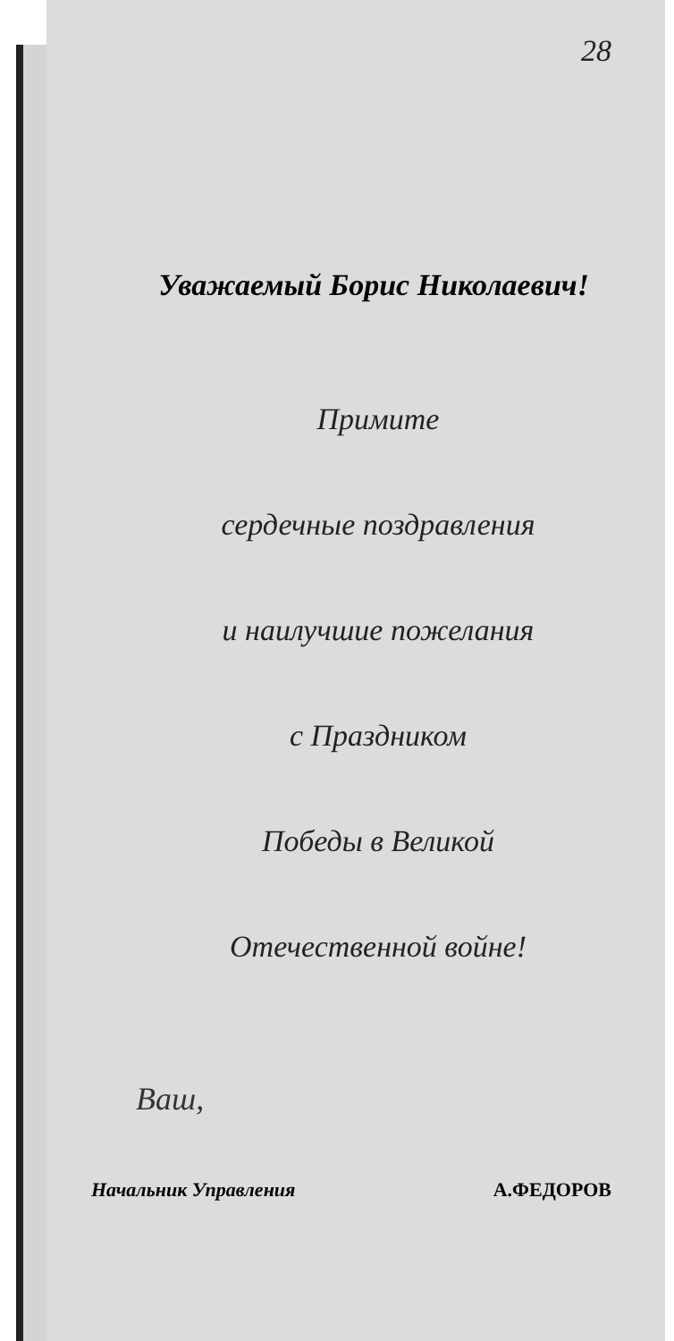28
Уважаемый Борис Николаевич!
Примите
сердечные поздравления
и наилучшие пожелания
с Праздником
Победы в Великой
Отечественной войне!
Ваш,
Начальник Управления А.ФЕДОРОВ